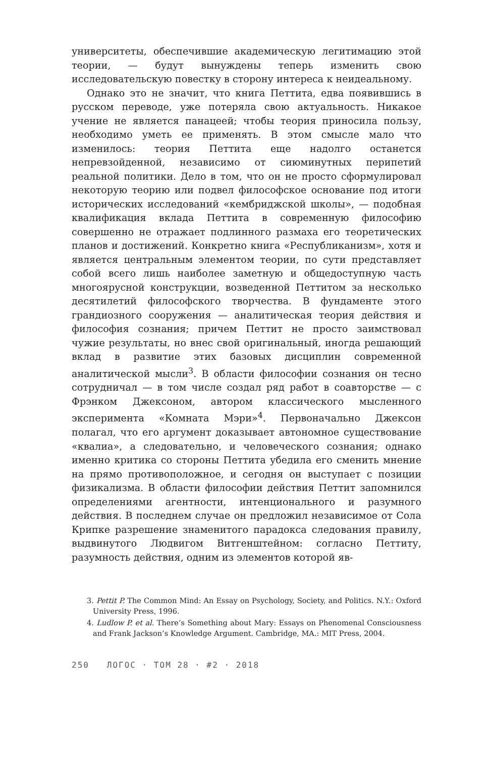университеты, обеспечившие академическую легитимацию этой теории, — будут вынуждены теперь изменить свою исследовательскую повестку в сторону интереса к неидеальному.
Однако это не значит, что книга Петтита, едва появившись в русском переводе, уже потеряла свою актуальность. Никакое учение не является панацеей; чтобы теория приносила пользу, необходимо уметь ее применять. В этом смысле мало что изменилось: теория Петтита еще надолго останется непревзойденной, независимо от сиюминутных перипетий реальной политики. Дело в том, что он не просто сформулировал некоторую теорию или подвел философское основание под итоги исторических исследований «кембриджской школы», — подобная квалификация вклада Петтита в современную философию совершенно не отражает подлинного размаха его теоретических планов и достижений. Конкретно книга «Республиканизм», хотя и является центральным элементом теории, по сути представляет собой всего лишь наиболее заметную и общедоступную часть многоярусной конструкции, возведенной Петтитом за несколько десятилетий философского творчества. В фундаменте этого грандиозного сооружения — аналитическая теория действия и философия сознания; причем Петтит не просто заимствовал чужие результаты, но внес свой оригинальный, иногда решающий вклад в развитие этих базовых дисциплин современной аналитической мысли<sup>3</sup>. В области философии сознания он тесно сотрудничал — в том числе создал ряд работ в соавторстве — с Фрэнком Джексоном, автором классического мысленного эксперимента «Комната Мэри»<sup>4</sup>. Первоначально Джексон полагал, что его аргумент доказывает автономное существование «квалиа», а следовательно, и человеческого сознания; однако именно критика со стороны Петтита убедила его сменить мнение на прямо противоположное, и сегодня он выступает с позиции физикализма. В области философии действия Петтит запомнился определениями агентности, интенционального и разумного действия. В последнем случае он предложил независимое от Сола Крипке разрешение знаменитого парадокса следования правилу, выдвинутого Людвигом Витгенштейном: согласно Петтиту, разумность действия, одним из элементов которой яв-
3. Pettit P. The Common Mind: An Essay on Psychology, Society, and Politics. N.Y.: Oxford University Press, 1996.
4. Ludlow P. et al. There’s Something about Mary: Essays on Phenomenal Consciousness and Frank Jackson’s Knowledge Argument. Cambridge, MA.: MIT Press, 2004.
250 ЛОГОС · ТОМ 28 · #2 · 2018